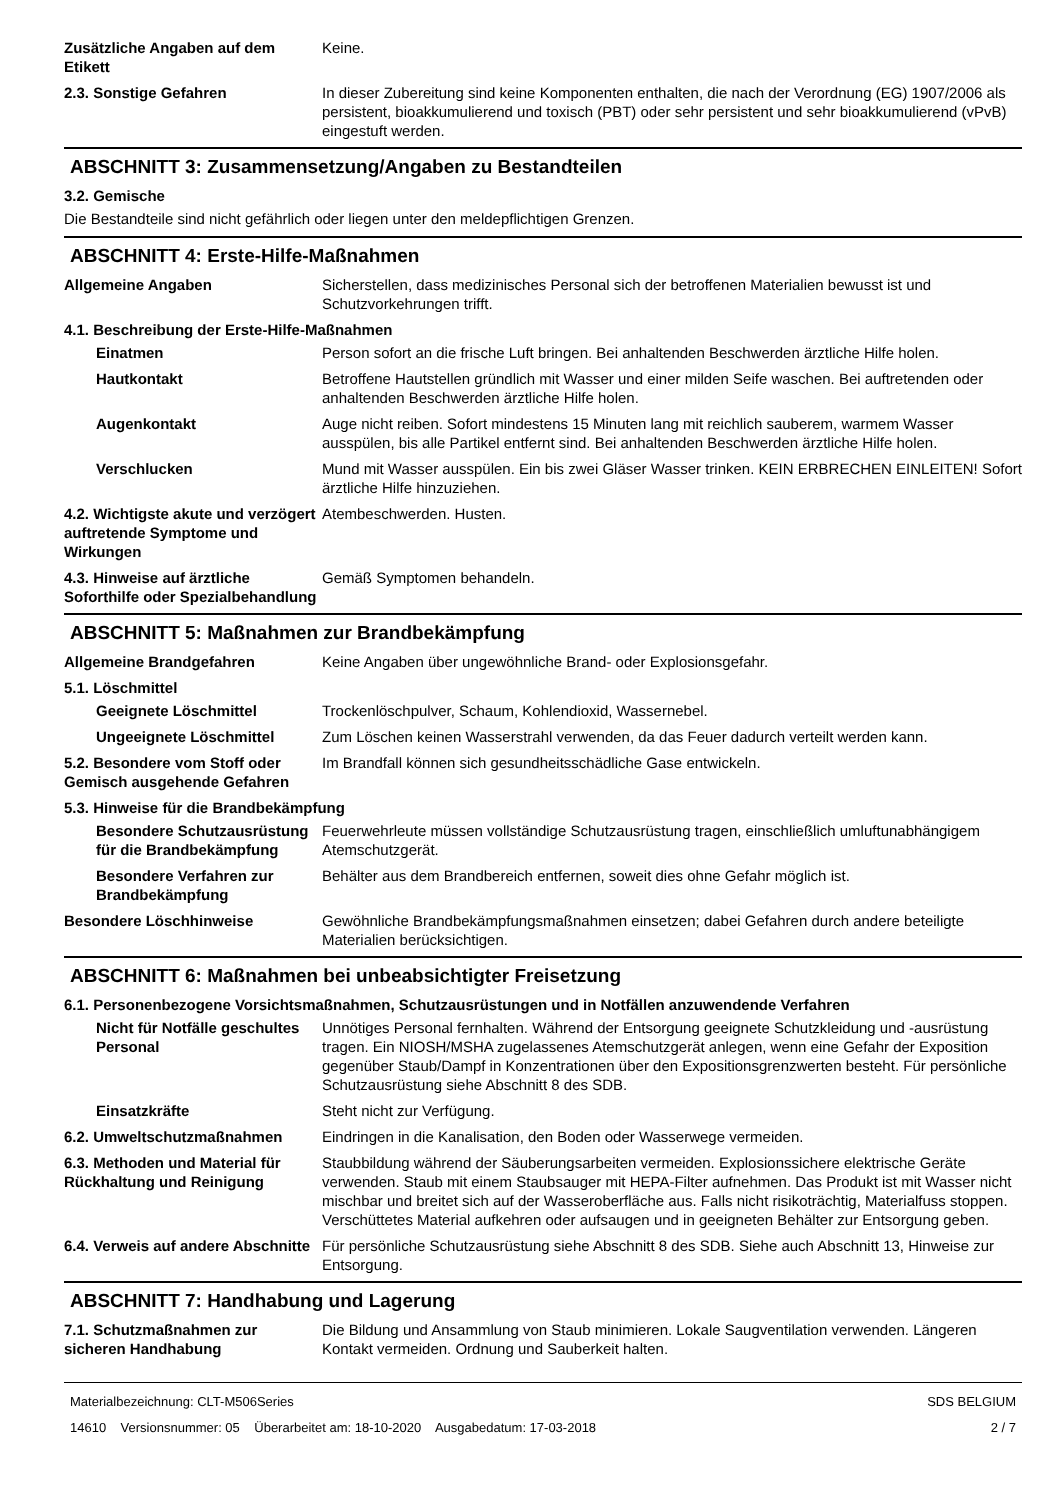Zusätzliche Angaben auf dem Etikett
Keine.
2.3. Sonstige Gefahren In dieser Zubereitung sind keine Komponenten enthalten, die nach der Verordnung (EG) 1907/2006 als persistent, bioakkumulierend und toxisch (PBT) oder sehr persistent und sehr bioakkumulierend (vPvB) eingestuft werden.
ABSCHNITT 3: Zusammensetzung/Angaben zu Bestandteilen
3.2. Gemische
Die Bestandteile sind nicht gefährlich oder liegen unter den meldepflichtigen Grenzen.
ABSCHNITT 4: Erste-Hilfe-Maßnahmen
Allgemeine Angaben Sicherstellen, dass medizinisches Personal sich der betroffenen Materialien bewusst ist und Schutzvorkehrungen trifft.
4.1. Beschreibung der Erste-Hilfe-Maßnahmen
Einatmen Person sofort an die frische Luft bringen. Bei anhaltenden Beschwerden ärztliche Hilfe holen.
Hautkontakt Betroffene Hautstellen gründlich mit Wasser und einer milden Seife waschen. Bei auftretenden oder anhaltenden Beschwerden ärztliche Hilfe holen.
Augenkontakt Auge nicht reiben. Sofort mindestens 15 Minuten lang mit reichlich sauberem, warmem Wasser ausspülen, bis alle Partikel entfernt sind. Bei anhaltenden Beschwerden ärztliche Hilfe holen.
Verschlucken Mund mit Wasser ausspülen. Ein bis zwei Gläser Wasser trinken. KEIN ERBRECHEN EINLEITEN! Sofort ärztliche Hilfe hinzuziehen.
4.2. Wichtigste akute und verzögert auftretende Symptome und Wirkungen
Atembeschwerden. Husten.
4.3. Hinweise auf ärztliche Soforthilfe oder Spezialbehandlung
Gemäß Symptomen behandeln.
ABSCHNITT 5: Maßnahmen zur Brandbekämpfung
Allgemeine Brandgefahren Keine Angaben über ungewöhnliche Brand- oder Explosionsgefahr.
5.1. Löschmittel
Geeignete Löschmittel Trockenlöschpulver, Schaum, Kohlendioxid, Wassernebel.
Ungeeignete Löschmittel Zum Löschen keinen Wasserstrahl verwenden, da das Feuer dadurch verteilt werden kann.
5.2. Besondere vom Stoff oder Gemisch ausgehende Gefahren
Im Brandfall können sich gesundheitsschädliche Gase entwickeln.
5.3. Hinweise für die Brandbekämpfung
Besondere Schutzausrüstung für die Brandbekämpfung
Feuerwehrleute müssen vollständige Schutzausrüstung tragen, einschließlich umluftunabhängigem Atemschutzgerät.
Besondere Verfahren zur Brandbekämpfung
Behälter aus dem Brandbereich entfernen, soweit dies ohne Gefahr möglich ist.
Besondere Löschhinweise Gewöhnliche Brandbekämpfungsmaßnahmen einsetzen; dabei Gefahren durch andere beteiligte Materialien berücksichtigen.
ABSCHNITT 6: Maßnahmen bei unbeabsichtigter Freisetzung
6.1. Personenbezogene Vorsichtsmaßnahmen, Schutzausrüstungen und in Notfällen anzuwendende Verfahren
Nicht für Notfälle geschultes Personal
Unnötiges Personal fernhalten. Während der Entsorgung geeignete Schutzkleidung und -ausrüstung tragen. Ein NIOSH/MSHA zugelassenes Atemschutzgerät anlegen, wenn eine Gefahr der Exposition gegenüber Staub/Dampf in Konzentrationen über den Expositionsgrenzwerten besteht. Für persönliche Schutzausrüstung siehe Abschnitt 8 des SDB.
Einsatzkräfte Steht nicht zur Verfügung.
6.2. Umweltschutzmaßnahmen Eindringen in die Kanalisation, den Boden oder Wasserwege vermeiden.
6.3. Methoden und Material für Rückhaltung und Reinigung
Staubbildung während der Säuberungsarbeiten vermeiden. Explosionssichere elektrische Geräte verwenden. Staub mit einem Staubsauger mit HEPA-Filter aufnehmen. Das Produkt ist mit Wasser nicht mischbar und breitet sich auf der Wasseroberfläche aus. Falls nicht risikoträchtig, Materialfuss stoppen. Verschüttetes Material aufkehren oder aufsaugen und in geeigneten Behälter zur Entsorgung geben.
6.4. Verweis auf andere Abschnitte
Für persönliche Schutzausrüstung siehe Abschnitt 8 des SDB. Siehe auch Abschnitt 13, Hinweise zur Entsorgung.
ABSCHNITT 7: Handhabung und Lagerung
7.1. Schutzmaßnahmen zur sicheren Handhabung
Die Bildung und Ansammlung von Staub minimieren. Lokale Saugventilation verwenden. Längeren Kontakt vermeiden. Ordnung und Sauberkeit halten.
Materialbezeichnung: CLT-M506Series
14610 Versionsnummer: 05 Überarbeitet am: 18-10-2020 Ausgabedatum: 17-03-2018
SDS BELGIUM
2 / 7